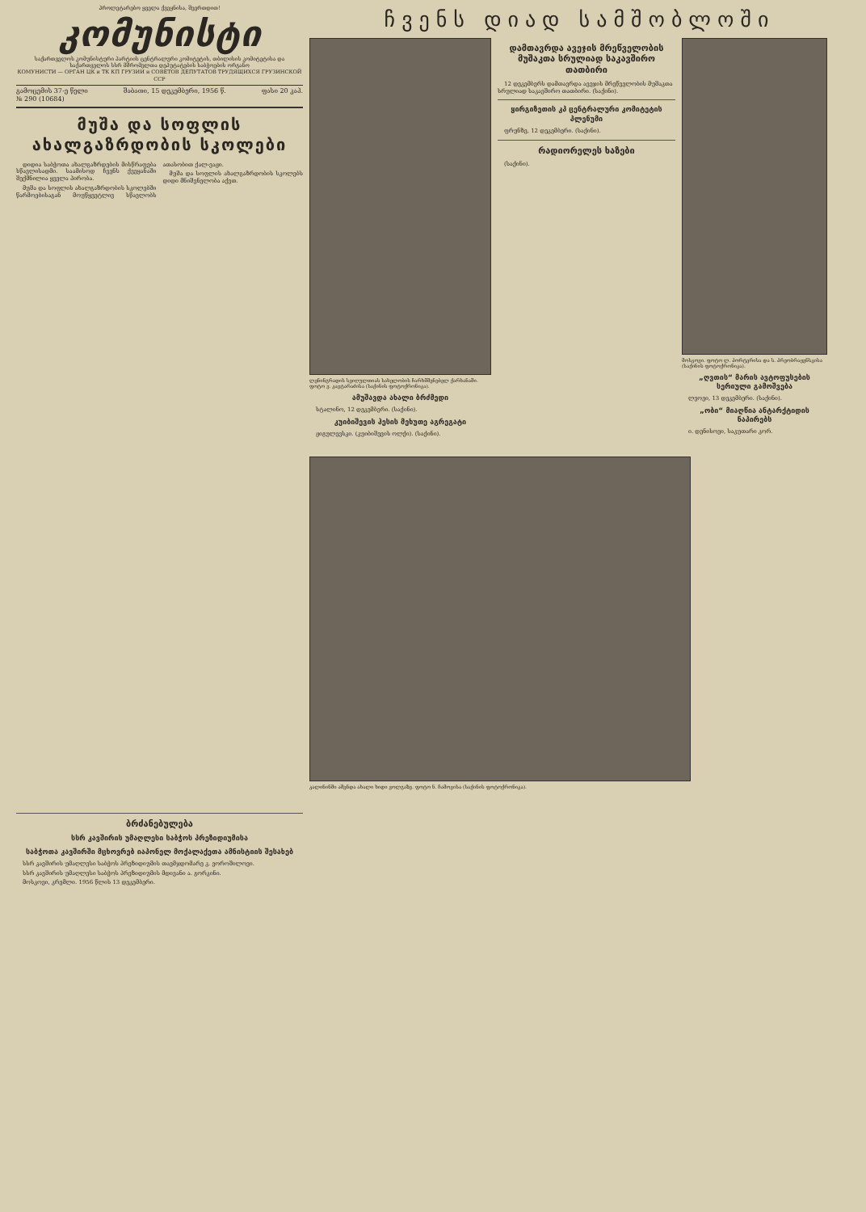პროლეტარებო ყველა ქვეყნისა, შეერთდით!
კომუნისტი
საქართველოს კომუნისტური პარტიის ცენტრალური კომიტეტის, თბილისის კომიტეტისა და საქართველოს სსრ მშრომელთა დეპუტატების საბჭოების ორგანო
КОМУНИСТИ — ОРГАН ЦК и ТК КП ГРУЗИИ и СОВЕТОВ ДЕПУТАТОВ ТРУДЯЩИХСЯ ГРУЗИНСКОЙ ССР
გამოცემის 37-ე წელი
№ 290 (10684) შაბათი, 15 დეკემბერი, 1956 წ. ფასი 20 კაპ.
მუშა და სოფლის ახალგაზრდობის სკოლები
დიდია საბჭოთა ახალგაზრდების მისწრაფება სწავლისადმი. საამისოდ ჩვენს ქვეყანაში შექმნილია ყველა პირობა.
მუშა და სოფლის ახალგაზრდობის სკოლებში წარმოებისაგან მოუწყვეტლივ სწავლობს ათასობით ქალ-ვაჟი.
მუშა და სოფლის ახალგაზრდობის სკოლებს დიდი მნიშვნელობა აქვთ.
ბრძანებულება
სსრ კავშირის უმაღლესი საბჭოს პრეზიდიუმისა
საბჭოთა კავშირში მცხოვრებ იაპონელ მოქალაქეთა ამნისტიის შესახებ
სსრ კავშირის უმაღლესი საბჭოს პრეზიდიუმის თავმჯდომარე კ. ვოროშილოვი.
სსრ კავშირის უმაღლესი საბჭოს პრეზიდიუმის მდივანი ა. გორკინი.
მოსკოვი, კრემლი. 1956 წლის 13 დეკემბერი.
ჩვენს დიად სამშობლოში
ლენინგრადის სეიღულთიას სახელობის ჩარხმშენებელ ქარხანაში. ფოტო ვ. კავტარაძისა (საქინის ფოტოქრონიკა).
ამუშავდა ახალი ბრძმედი
სტალინო, 12 დეკემბერი. (საქინი).
კუიბიშევის ჰესის მეხუთე აგრეგატი
ჟიგულევსკი. (კუიბიშევის ოლქი). (საქინი).
დამთავრდა ავეჯის მრეწველობის მუშაკთა სრულიად საკავშირო თათბირი
12 დეკემბერს დამთავრდა ავეჯის მრეწველობის მუშაკთა სრულიად საკავშირო თათბირი. (საქინი).
ყირგიზეთის კპ ცენტრალური კომიტეტის პლენუმი
ფრუნზე, 12 დეკემბერი. (საქინი).
რადიორელეს ხაზები
(საქინი).
მოსკოვი. ფოტო ლ. პორტერისა და ს. პრეობრაჟენსკისა (საქინის ფოტოქრონიკა).
„ღვთის“ მარის ავტოფუსების სერიული გამოშვება
ლვოვი, 13 დეკემბერი. (საქინი).
„ობი“ მიაღწია ანტარქტიდის ნაპირებს
ი. დენისოვი, საკუთარი კორ.
კალინინში აშენდა ახალი ხიდი ვოლგაზე. ფოტო ნ. ჩამოვისა (საქინის ფოტოქრონიკა).